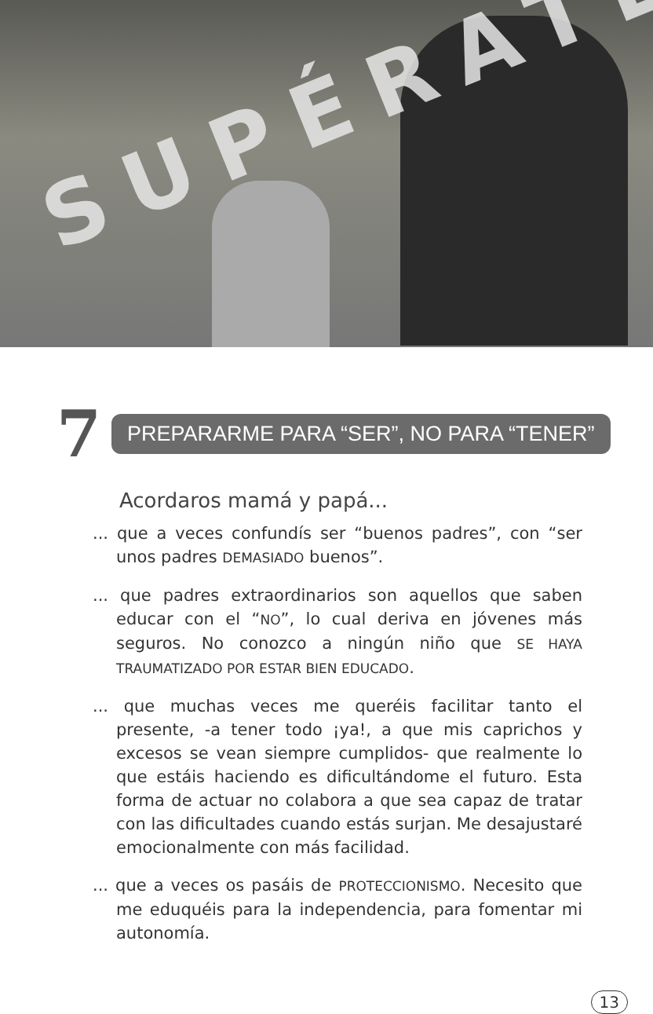SUPÉRATE
7
PREPARARME PARA “SER”, NO PARA “TENER”
Acordaros mamá y papá...
... que a veces confundís ser “buenos padres”, con “ser unos padres DEMASIADO buenos”.
... que padres extraordinarios son aquellos que saben educar con el “NO”, lo cual deriva en jóvenes más seguros. No conozco a ningún niño que SE HAYA TRAUMATIZADO POR ESTAR BIEN EDUCADO.
... que muchas veces me queréis facilitar tanto el presente, -a tener todo ¡ya!, a que mis caprichos y excesos se vean siempre cumplidos- que realmente lo que estáis haciendo es dificultándome el futuro. Esta forma de actuar no colabora a que sea capaz de tratar con las dificultades cuando estás surjan. Me desajustaré emocionalmente con más facilidad.
... que a veces os pasáis de PROTECCIONISMO. Necesito que me eduquéis para la independencia, para fomentar mi autonomía.
13